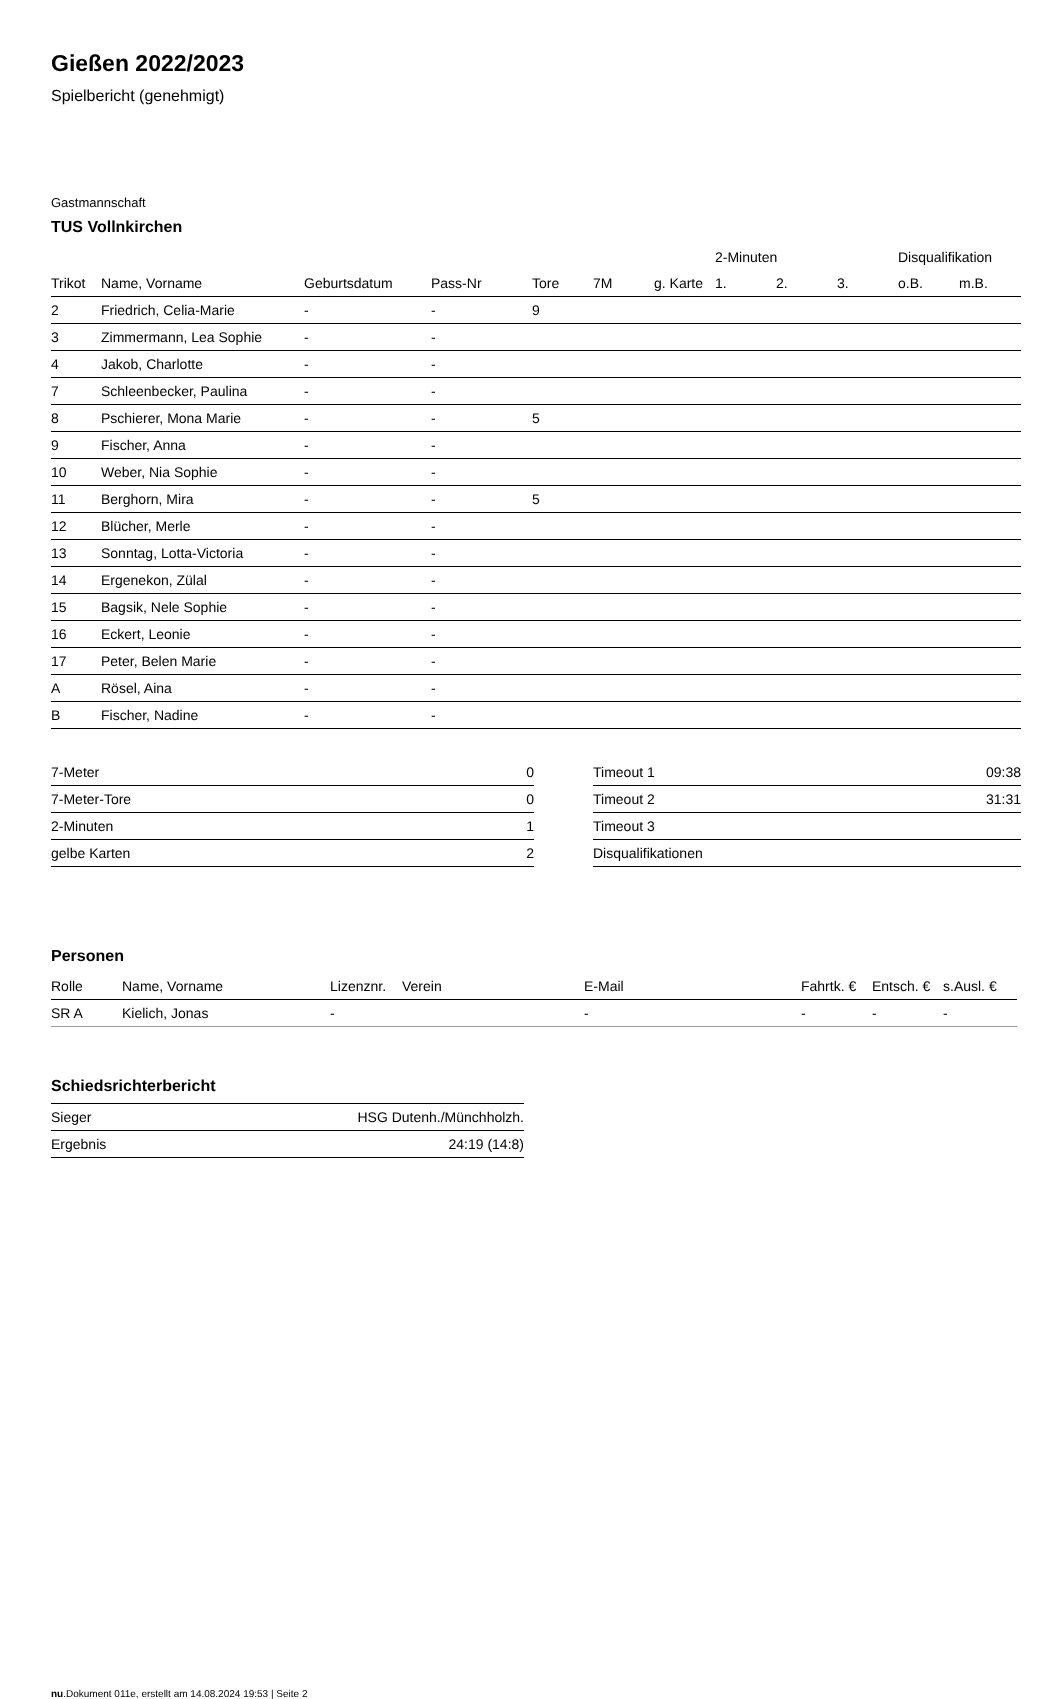Gießen 2022/2023
Spielbericht (genehmigt)
Gastmannschaft
TUS Vollnkirchen
| | | | | | | | 2-Minuten | | | Disqualifikation | |
| --- | --- | --- | --- | --- | --- | --- | --- | --- | --- | --- | --- |
| Trikot | Name, Vorname | Geburtsdatum | Pass-Nr | Tore | 7M | g. Karte | 1. | 2. | 3. | o.B. | m.B. |
| 2 | Friedrich, Celia-Marie | - | - | 9 | | | | | | | |
| 3 | Zimmermann, Lea Sophie | - | - | | | | | | | | |
| 4 | Jakob, Charlotte | - | - | | | | | | | | |
| 7 | Schleenbecker, Paulina | - | - | | | | | | | | |
| 8 | Pschierer, Mona Marie | - | - | 5 | | | | | | | |
| 9 | Fischer, Anna | - | - | | | | | | | | |
| 10 | Weber, Nia Sophie | - | - | | | | | | | | |
| 11 | Berghorn, Mira | - | - | 5 | | | | | | | |
| 12 | Blücher, Merle | - | - | | | | | | | | |
| 13 | Sonntag, Lotta-Victoria | - | - | | | | | | | | |
| 14 | Ergenekon, Zülal | - | - | | | | | | | | |
| 15 | Bagsik, Nele Sophie | - | - | | | | | | | | |
| 16 | Eckert, Leonie | - | - | | | | | | | | |
| 17 | Peter, Belen Marie | - | - | | | | | | | | |
| A | Rösel, Aina | - | - | | | | | | | | |
| B | Fischer, Nadine | - | - | | | | | | | | |
| 7-Meter | 0 |
| 7-Meter-Tore | 0 |
| 2-Minuten | 1 |
| gelbe Karten | 2 |
| Timeout 1 | 09:38 |
| Timeout 2 | 31:31 |
| Timeout 3 | |
| Disqualifikationen | |
Personen
| Rolle | Name, Vorname | Lizenznr. | Verein | E-Mail | Fahrtk. € | Entsch. € | s.Ausl. € |
| --- | --- | --- | --- | --- | --- | --- | --- |
| SR A | Kielich, Jonas | - | | - | - | - | - |
Schiedsrichterbericht
| Sieger | HSG Dutenh./Münchholzh. |
| Ergebnis | 24:19 (14:8) |
nu.Dokument 011e, erstellt am 14.08.2024 19:53 | Seite 2